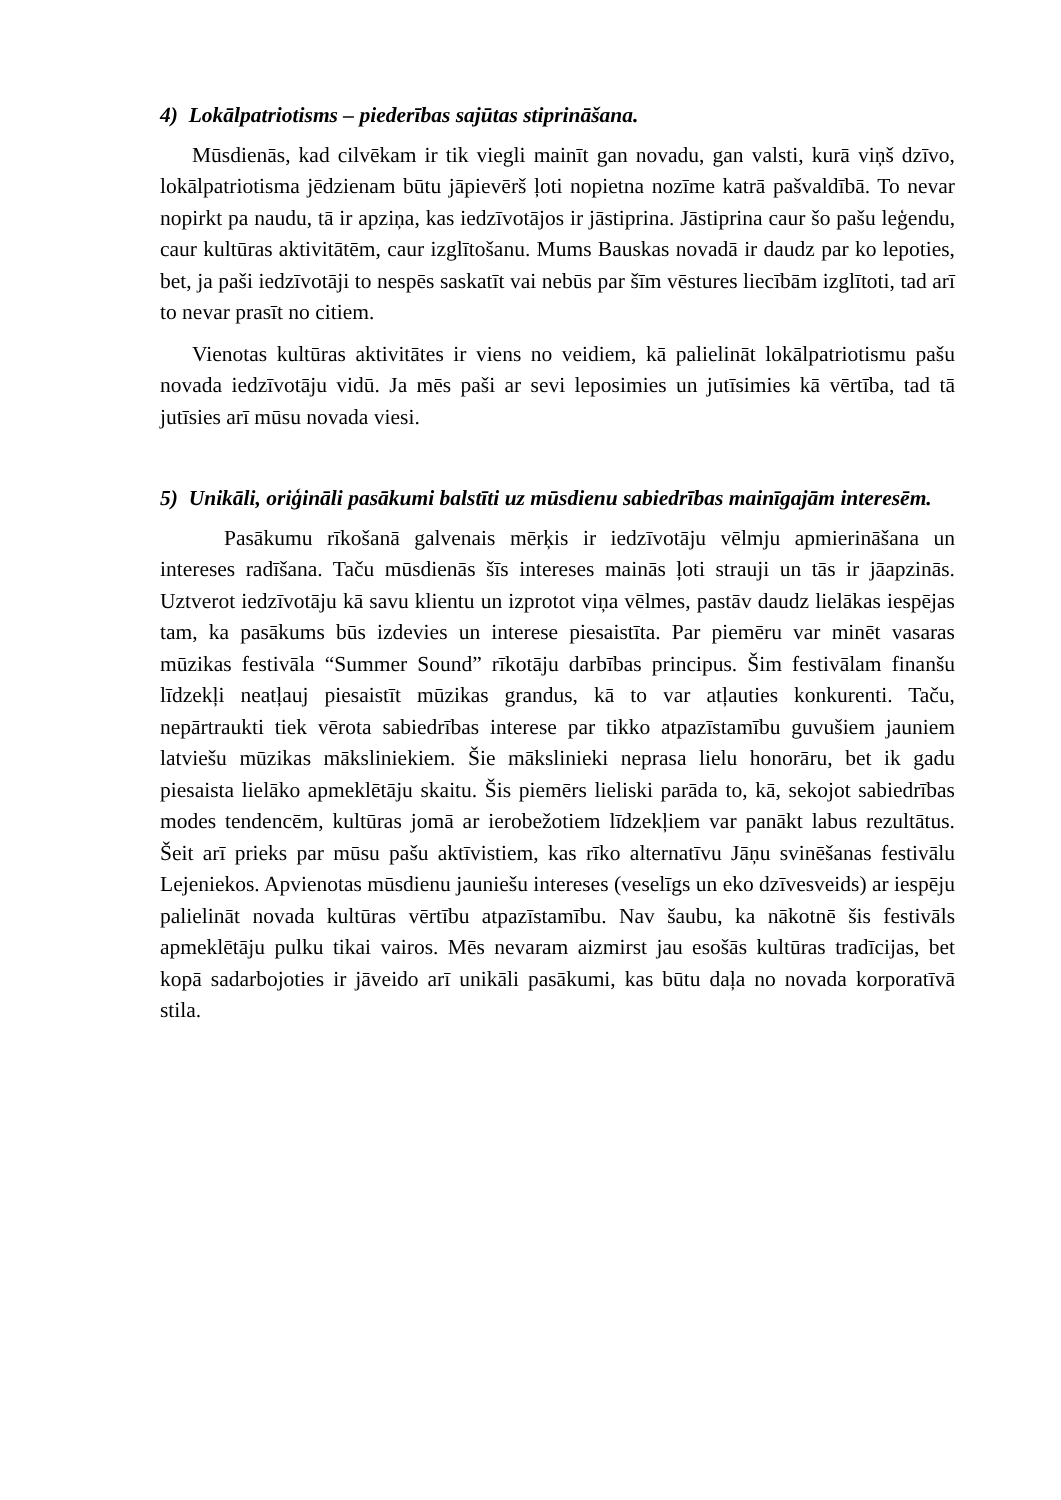4) Lokālpatriotisms – piederības sajūtas stiprināšana.
Mūsdienās, kad cilvēkam ir tik viegli mainīt gan novadu, gan valsti, kurā viņš dzīvo, lokālpatriotisma jēdzienam būtu jāpievērš ļoti nopietna nozīme katrā pašvaldībā. To nevar nopirkt pa naudu, tā ir apziņa, kas iedzīvotājos ir jāstiprina. Jāstiprina caur šo pašu leģendu, caur kultūras aktivitātēm, caur izglītošanu. Mums Bauskas novadā ir daudz par ko lepoties, bet, ja paši iedzīvotāji to nespēs saskatīt vai nebūs par šīm vēstures liecībām izglītoti, tad arī to nevar prasīt no citiem.
Vienotas kultūras aktivitātes ir viens no veidiem, kā palielināt lokālpatriotismu pašu novada iedzīvotāju vidū. Ja mēs paši ar sevi leposimies un jutīsimies kā vērtība, tad tā jutīsies arī mūsu novada viesi.
5) Unikāli, oriģināli pasākumi balstīti uz mūsdienu sabiedrības mainīgajām interesēm.
Pasākumu rīkošanā galvenais mērķis ir iedzīvotāju vēlmju apmierināšana un intereses radīšana. Taču mūsdienās šīs intereses mainās ļoti strauji un tās ir jāapzinās. Uztverot iedzīvotāju kā savu klientu un izprotot viņa vēlmes, pastāv daudz lielākas iespējas tam, ka pasākums būs izdevies un interese piesaistīta. Par piemēru var minēt vasaras mūzikas festivāla “Summer Sound” rīkotāju darbības principus. Šim festivālam finanšu līdzekļi neatļauj piesaistīt mūzikas grandus, kā to var atļauties konkurenti. Taču, nepārtraukti tiek vērota sabiedrības interese par tikko atpazīstamību guvušiem jauniem latviešu mūzikas māksliniekiem. Šie mākslinieki neprasa lielu honorāru, bet ik gadu piesaista lielāko apmeklētāju skaitu. Šis piemērs lieliski parāda to, kā, sekojot sabiedrības modes tendencēm, kultūras jomā ar ierobežotiem līdzekļiem var panākt labus rezultātus. Šeit arī prieks par mūsu pašu aktīvistiem, kas rīko alternatīvu Jāņu svinēšanas festivālu Lejeniekos. Apvienotas mūsdienu jauniešu intereses (veselīgs un eko dzīvesveids) ar iespēju palielināt novada kultūras vērtību atpazīstamību. Nav šaubu, ka nākotnē šis festivāls apmeklētāju pulku tikai vairos. Mēs nevaram aizmirst jau esošās kultūras tradīcijas, bet kopā sadarbojoties ir jāveido arī unikāli pasākumi, kas būtu daļa no novada korporatīvā stila.